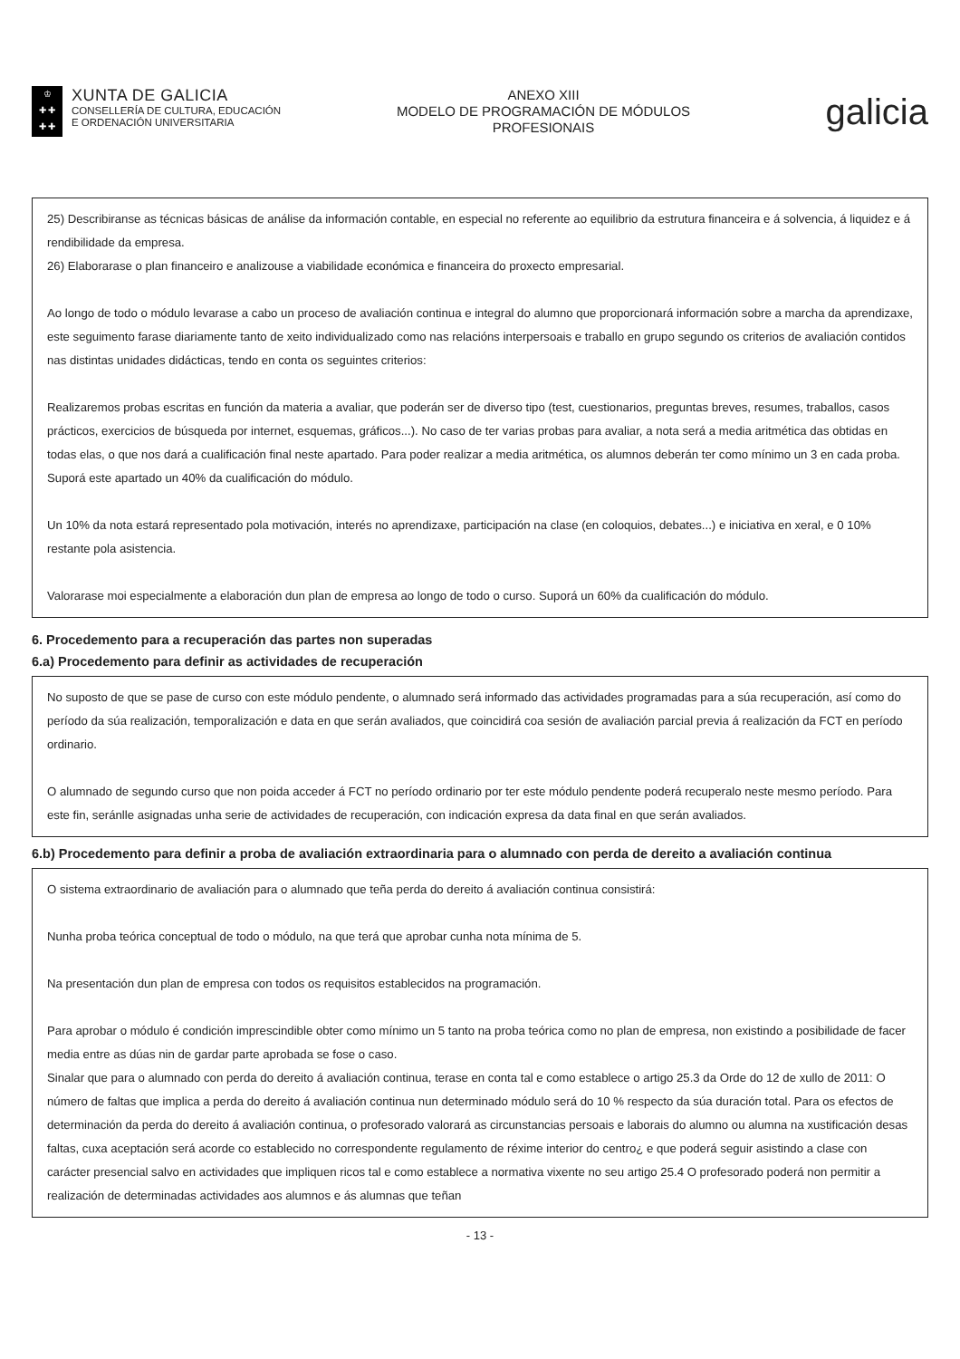♔
✚ ✚
✚ ✚
XUNTA DE GALICIA
CONSELLERÍA DE CULTURA, EDUCACIÓN
E ORDENACIÓN UNIVERSITARIA
ANEXO XIII
MODELO DE PROGRAMACIÓN DE MÓDULOS
PROFESIONAIS
galicia
25) Describiranse as técnicas básicas de análise da información contable, en especial no referente ao equilibrio da estrutura financeira e á solvencia, á liquidez e á rendibilidade da empresa.
26) Elaborarase o plan financeiro e analizouse a viabilidade económica e financeira do proxecto empresarial.
Ao longo de todo o módulo levarase a cabo un proceso de avaliación continua e integral do alumno que proporcionará información sobre a marcha da aprendizaxe, este seguimento farase diariamente tanto de xeito individualizado como nas relacións interpersoais e traballo en grupo segundo os criterios de avaliación contidos nas distintas unidades didácticas, tendo en conta os seguintes criterios:
Realizaremos probas escritas en función da materia a avaliar, que poderán ser de diverso tipo (test, cuestionarios, preguntas breves, resumes, traballos, casos prácticos, exercicios de búsqueda por internet, esquemas, gráficos...). No caso de ter varias probas para avaliar, a nota será a media aritmética das obtidas en todas elas, o que nos dará a cualificación final neste apartado. Para poder realizar a media aritmética, os alumnos deberán ter como mínimo un 3 en cada proba. Suporá este apartado un 40% da cualificación do módulo.
Un 10% da nota estará representado pola motivación, interés no aprendizaxe, participación na clase (en coloquios, debates...) e iniciativa en xeral, e 0 10% restante pola asistencia.
Valorarase moi especialmente a elaboración dun plan de empresa ao longo de todo o curso. Suporá un 60% da cualificación do módulo.
6. Procedemento para a recuperación das partes non superadas
6.a) Procedemento para definir as actividades de recuperación
No suposto de que se pase de curso con este módulo pendente, o alumnado será informado das actividades programadas para a súa recuperación, así como do período da súa realización, temporalización e data en que serán avaliados, que coincidirá coa sesión de avaliación parcial previa á realización da FCT en período ordinario.
O alumnado de segundo curso que non poida acceder á FCT no período ordinario por ter este módulo pendente poderá recuperalo neste mesmo período. Para este fin, seránlle asignadas unha serie de actividades de recuperación, con indicación expresa da data final en que serán avaliados.
6.b) Procedemento para definir a proba de avaliación extraordinaria para o alumnado con perda de dereito a avaliación continua
O sistema extraordinario de avaliación para o alumnado que teña perda do dereito á avaliación continua consistirá:
Nunha proba teórica conceptual de todo o módulo, na que terá que aprobar cunha nota mínima de 5.
Na presentación dun plan de empresa con todos os requisitos establecidos na programación.
Para aprobar o módulo é condición imprescindible obter como mínimo un 5 tanto na proba teórica como no plan de empresa, non existindo a posibilidade de facer media entre as dúas nin de gardar parte aprobada se fose o caso.
Sinalar que para o alumnado con perda do dereito á avaliación continua, terase en conta tal e como establece o artigo 25.3 da Orde do 12 de xullo de 2011: O número de faltas que implica a perda do dereito á avaliación continua nun determinado módulo será do 10 % respecto da súa duración total. Para os efectos de determinación da perda do dereito á avaliación continua, o profesorado valorará as circunstancias persoais e laborais do alumno ou alumna na xustificación desas faltas, cuxa aceptación será acorde co establecido no correspondente regulamento de réxime interior do centro¿ e que poderá seguir asistindo a clase con carácter presencial salvo en actividades que impliquen ricos tal e como establece a normativa vixente no seu artigo 25.4 O profesorado poderá non permitir a realización de determinadas actividades aos alumnos e ás alumnas que teñan
- 13 -